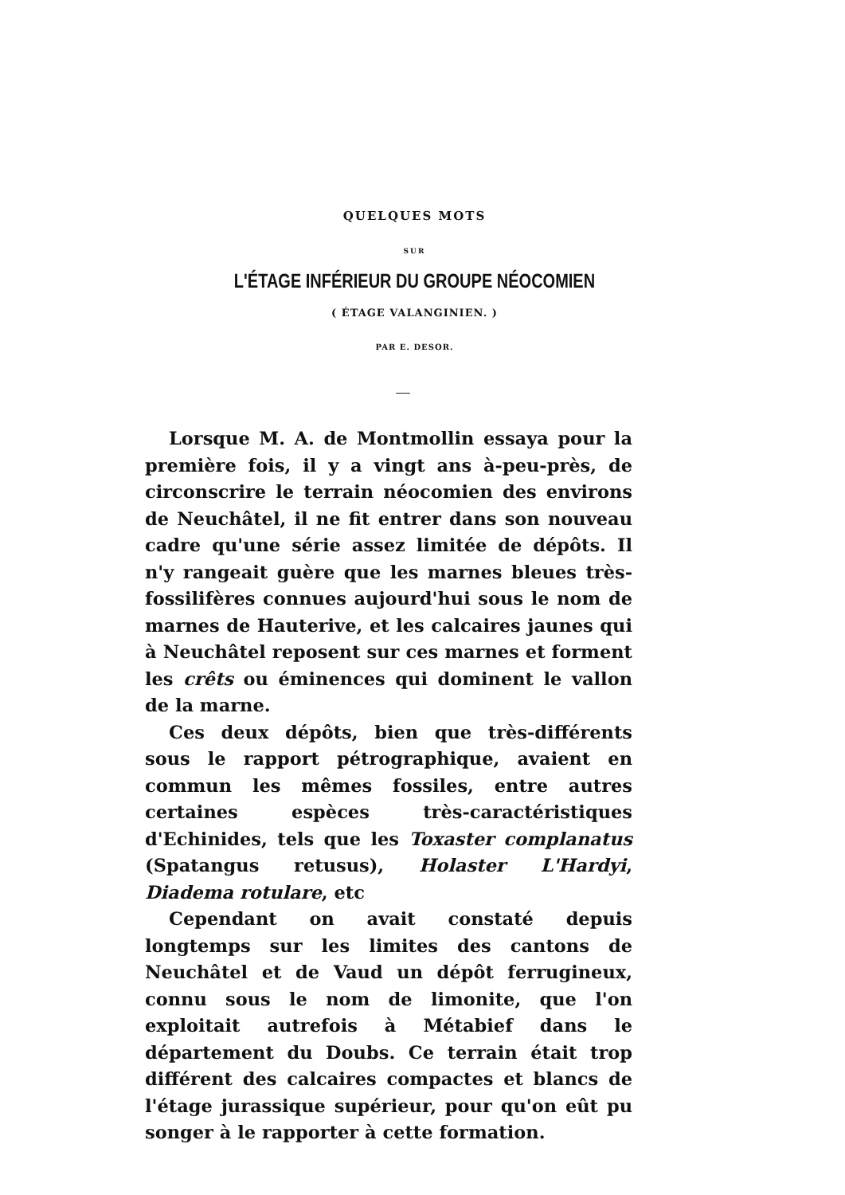QUELQUES MOTS
SUR
L'ÉTAGE INFÉRIEUR DU GROUPE NÉOCOMIEN
( ÉTAGE VALANGINIEN. )
PAR E. DESOR.
Lorsque M. A. de Montmollin essaya pour la première fois, il y a vingt ans à-peu-près, de circonscrire le terrain néocomien des environs de Neuchâtel, il ne fit entrer dans son nouveau cadre qu'une série assez limitée de dépôts. Il n'y rangeait guère que les marnes bleues très-fossilifères connues aujourd'hui sous le nom de marnes de Hauterive, et les calcaires jaunes qui à Neuchâtel reposent sur ces marnes et forment les crêts ou éminences qui dominent le vallon de la marne.
Ces deux dépôts, bien que très-différents sous le rapport pétrographique, avaient en commun les mêmes fossiles, entre autres certaines espèces très-caractéristiques d'Echinides, tels que les Toxaster complanatus (Spatangus retusus), Holaster L'Hardyi, Diadema rotulare, etc
Cependant on avait constaté depuis longtemps sur les limites des cantons de Neuchâtel et de Vaud un dépôt ferrugineux, connu sous le nom de limonite, que l'on exploitait autrefois à Métabief dans le département du Doubs. Ce terrain était trop différent des calcaires compactes et blancs de l'étage jurassique supérieur, pour qu'on eût pu songer à le rapporter à cette formation.